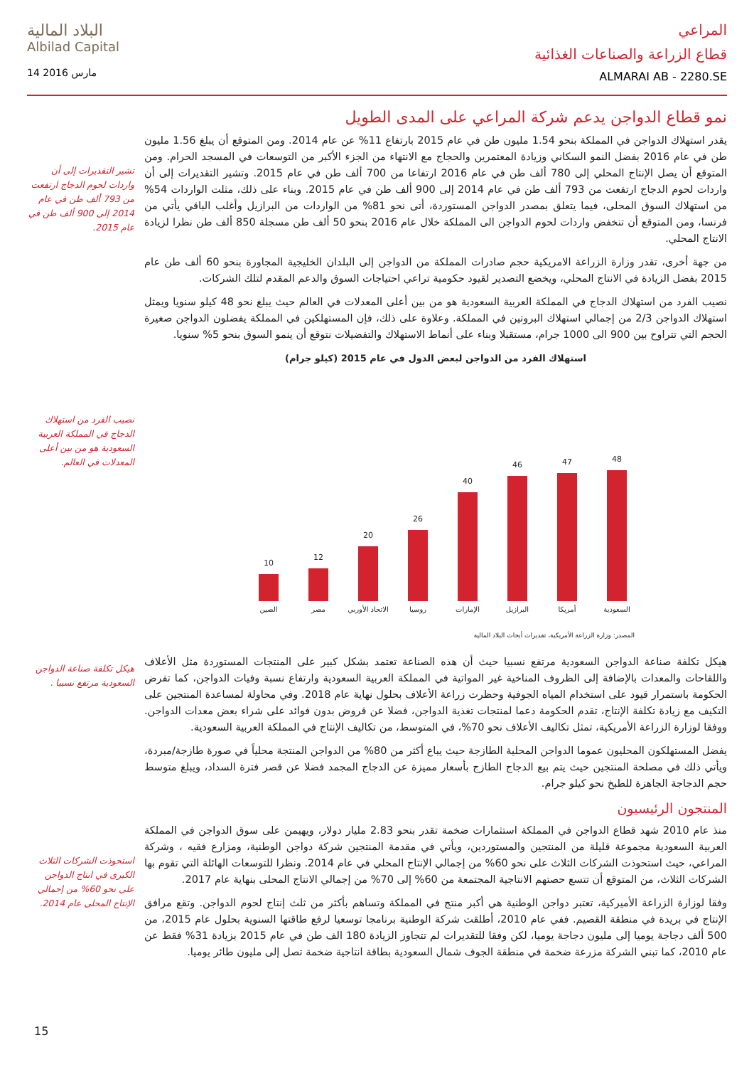البلاد المالية
Albilad Capital
14 مارس 2016
المراعي
قطاع الزراعة والصناعات الغذائية
ALMARAI AB - 2280.SE
نمو قطاع الدواجن يدعم شركة المراعي على المدى الطويل
يقدر استهلاك الدواجن في المملكة بنحو 1.54 مليون طن في عام 2015 بارتفاع 11% عن عام 2014. ومن المتوقع أن يبلغ 1.56 مليون طن في عام 2016 بفضل النمو السكاني وزيادة المعتمرين والحجاج مع الانتهاء من الجزء الأكبر من التوسعات في المسجد الحرام. ومن المتوقع أن يصل الإنتاج المحلي إلى 780 ألف طن في عام 2016 ارتفاعا من 700 ألف طن في عام 2015. وتشير التقديرات إلى أن واردات لحوم الدجاج ارتفعت من 793 ألف طن في عام 2014 إلى 900 ألف طن في عام 2015. وبناء على ذلك، مثلت الواردات 54% من استهلاك السوق المحلى، فيما يتعلق بمصدر الدواجن المستوردة، أتى نحو 81% من الواردات من البرازيل وأغلب الباقي يأتي من فرنسا، ومن المتوقع أن تنخفض واردات لحوم الدواجن الى المملكة خلال عام 2016 بنحو 50 ألف طن مسجلة 850 ألف طن نظرا لزيادة الانتاج المحلي.
من جهة أخرى، تقدر وزارة الزراعة الامريكية حجم صادرات المملكة من الدواجن إلى البلدان الخليجية المجاورة بنحو 60 ألف طن عام 2015 بفضل الزيادة في الانتاج المحلي، ويخضع التصدير لقيود حكومية تراعي احتياجات السوق والدعم المقدم لتلك الشركات.
نصيب الفرد من استهلاك الدجاج في المملكة العربية السعودية هو من بين أعلى المعدلات في العالم حيث يبلغ نحو 48 كيلو سنويا ويمثل استهلاك الدواجن 2/3 من إجمالي استهلاك البروتين في المملكة. وعلاوة على ذلك، فإن المستهلكين في المملكة يفضلون الدواجن صغيرة الحجم التي تتراوح بين 900 الى 1000 جرام، مستقبلا وبناء على أنماط الاستهلاك والتفضيلات نتوقع أن ينمو السوق بنحو 5% سنويا.
استهلاك الفرد من الدواجن لبعض الدول في عام 2015 (كيلو جرام)
48
47
46
40
26
20
12
10
السعودية أمريكا البرازيل الإمارات روسيا الاتحاد الأوربي مصر الصين
المصدر: وزارة الزراعة الأمريكية، تقديرات أبحاث البلاد المالية
هيكل تكلفة صناعة الدواجن السعودية مرتفع نسبيا حيث أن هذه الصناعة تعتمد بشكل كبير على المنتجات المستوردة مثل الأعلاف واللقاحات والمعدات بالإضافة إلى الظروف المناخية غير المواتية في المملكة العربية السعودية وارتفاع نسبة وفيات الدواجن، كما تفرض الحكومة باستمرار قيود على استخدام المياه الجوفية وحظرت زراعة الأعلاف بحلول نهاية عام 2018. وفي محاولة لمساعدة المنتجين على التكيف مع زيادة تكلفة الإنتاج، تقدم الحكومة دعما لمنتجات تغذية الدواجن، فضلا عن قروض بدون فوائد على شراء بعض معدات الدواجن. ووفقا لوزارة الزراعة الأمريكية، تمثل تكاليف الأعلاف نحو 70%، في المتوسط، من تكاليف الإنتاج في المملكة العربية السعودية.
يفضل المستهلكون المحليون عموما الدواجن المحلية الطازجة حيث يباع أكثر من 80% من الدواجن المنتجة محلياً في صورة طازجة/مبردة، ويأتي ذلك في مصلحة المنتجين حيث يتم بيع الدجاج الطازج بأسعار مميزة عن الدجاج المجمد فضلا عن قصر فترة السداد، ويبلغ متوسط حجم الدجاجة الجاهزة للطبخ نحو كيلو جرام.
المنتجون الرئيسيون
منذ عام 2010 شهد قطاع الدواجن في المملكة استثمارات ضخمة تقدر بنحو 2.83 مليار دولار، ويهيمن على سوق الدواجن في المملكة العربية السعودية مجموعة قليلة من المنتجين والمستوردين، ويأتي في مقدمة المنتجين شركة دواجن الوطنية، ومزارع فقيه ، وشركة المراعي، حيث استحوذت الشركات الثلاث على نحو 60% من إجمالي الإنتاج المحلي في عام 2014. ونظرا للتوسعات الهائلة التي تقوم بها الشركات الثلاث، من المتوقع أن تتسع حصتهم الانتاجية المجتمعة من 60% إلى 70% من إجمالي الانتاج المحلى بنهاية عام 2017.
وفقا لوزارة الزراعة الأميركية، تعتبر دواجن الوطنية هي أكبر منتج في المملكة وتساهم بأكثر من ثلث إنتاج لحوم الدواجن. وتقع مرافق الإنتاج في بريدة في منطقة القصيم. ففي عام 2010، أطلقت شركة الوطنية برنامجا توسعيا لرفع طاقتها السنوية بحلول عام 2015، من 500 ألف دجاجة يوميا إلى مليون دجاجة يوميا، لكن وفقا للتقديرات لم تتجاوز الزيادة 180 الف طن في عام 2015 بزيادة 31% فقط عن عام 2010، كما تبني الشركة مزرعة ضخمة في منطقة الجوف شمال السعودية بطاقة انتاجية ضخمة تصل إلى مليون طائر يوميا.
تشير التقديرات إلى أن واردات لحوم الدجاج ارتفعت من 793 ألف طن في عام 2014 إلى 900 ألف طن في عام 2015.
نصيب الفرد من استهلاك الدجاج في المملكة العربية السعودية هو من بين أعلى المعدلات في العالم.
هيكل تكلفة صناعة الدواجن السعودية مرتفع نسبيا .
استحوذت الشركات الثلاث الكبرى في انتاج الدواجن على نحو 60% من إجمالي الإنتاج المحلى عام 2014.
15